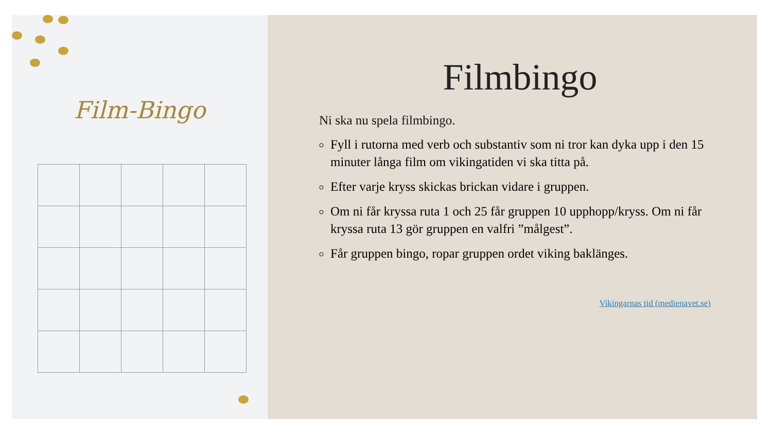Film-Bingo
Filmbingo
Ni ska nu spela filmbingo.
Fyll i rutorna med verb och substantiv som ni tror kan dyka upp i den 15 minuter långa film om vikingatiden vi ska titta på.
Efter varje kryss skickas brickan vidare i gruppen.
Om ni får kryssa ruta 1 och 25 får gruppen 10 upphopp/kryss. Om ni får kryssa ruta 13 gör gruppen en valfri ”målgest”.
Får gruppen bingo, ropar gruppen ordet viking baklänges.
Vikingarnas tid (medienavet.se)